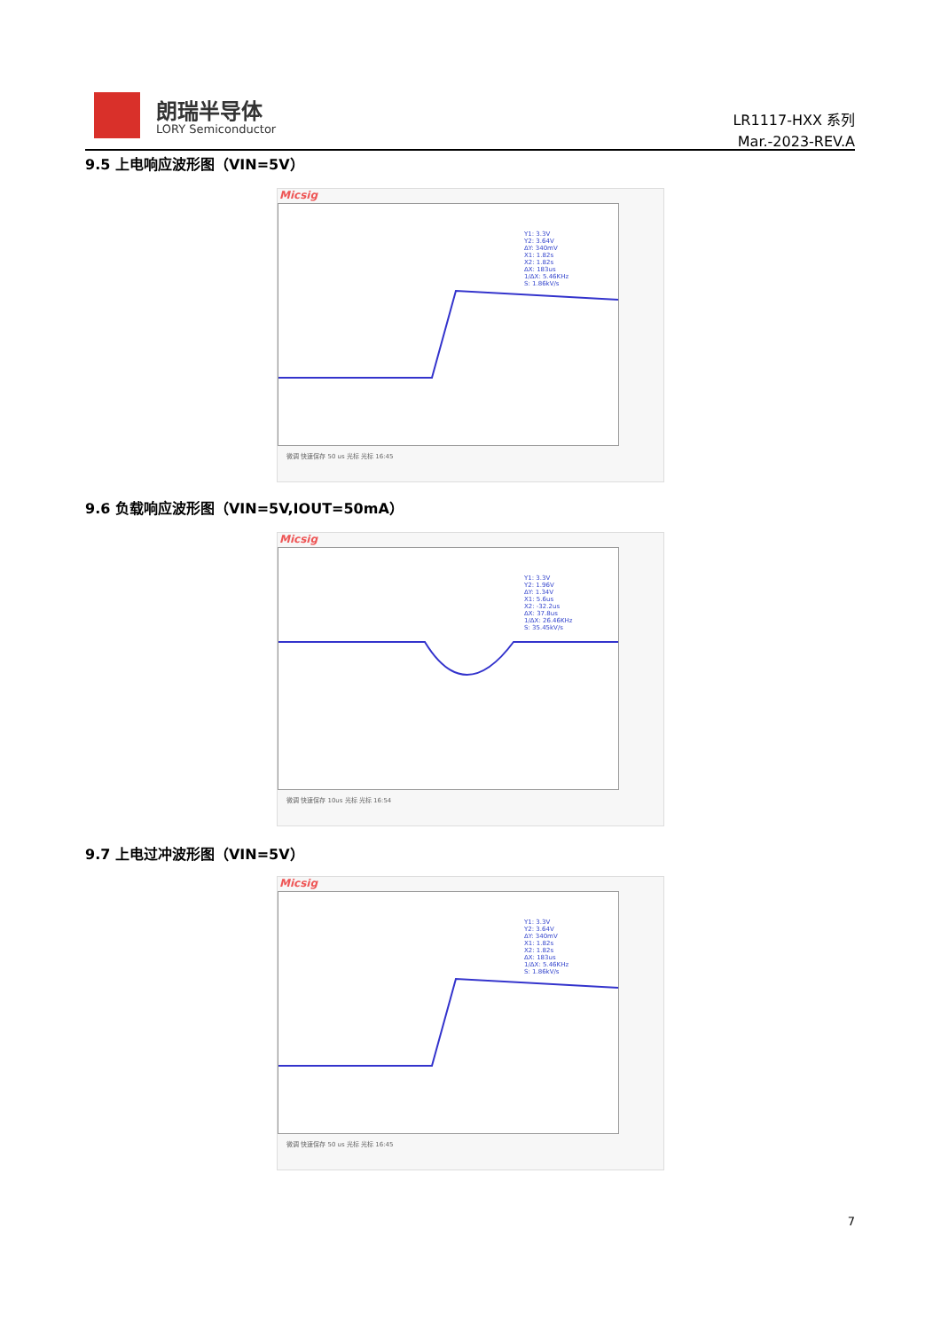朗瑞半导体
LORY Semiconductor
LR1117-HXX 系列
Mar.-2023-REV.A
9.5 上电响应波形图（VIN=5V）
Micsig
Y1: 3.3V
Y2: 3.64V
ΔY: 340mV
X1: 1.82s
X2: 1.82s
ΔX: 183us
1/ΔX: 5.46KHz
S: 1.86kV/s
微调 快速保存 50 us 光标 光标 16:45
9.6 负载响应波形图（VIN=5V,IOUT=50mA）
Micsig
Y1: 3.3V
Y2: 1.96V
ΔY: 1.34V
X1: 5.6us
X2: -32.2us
ΔX: 37.8us
1/ΔX: 26.46KHz
S: 35.45kV/s
微调 快速保存 10us 光标 光标 16:54
9.7 上电过冲波形图（VIN=5V）
Micsig
Y1: 3.3V
Y2: 3.64V
ΔY: 340mV
X1: 1.82s
X2: 1.82s
ΔX: 183us
1/ΔX: 5.46KHz
S: 1.86kV/s
微调 快速保存 50 us 光标 光标 16:45
7